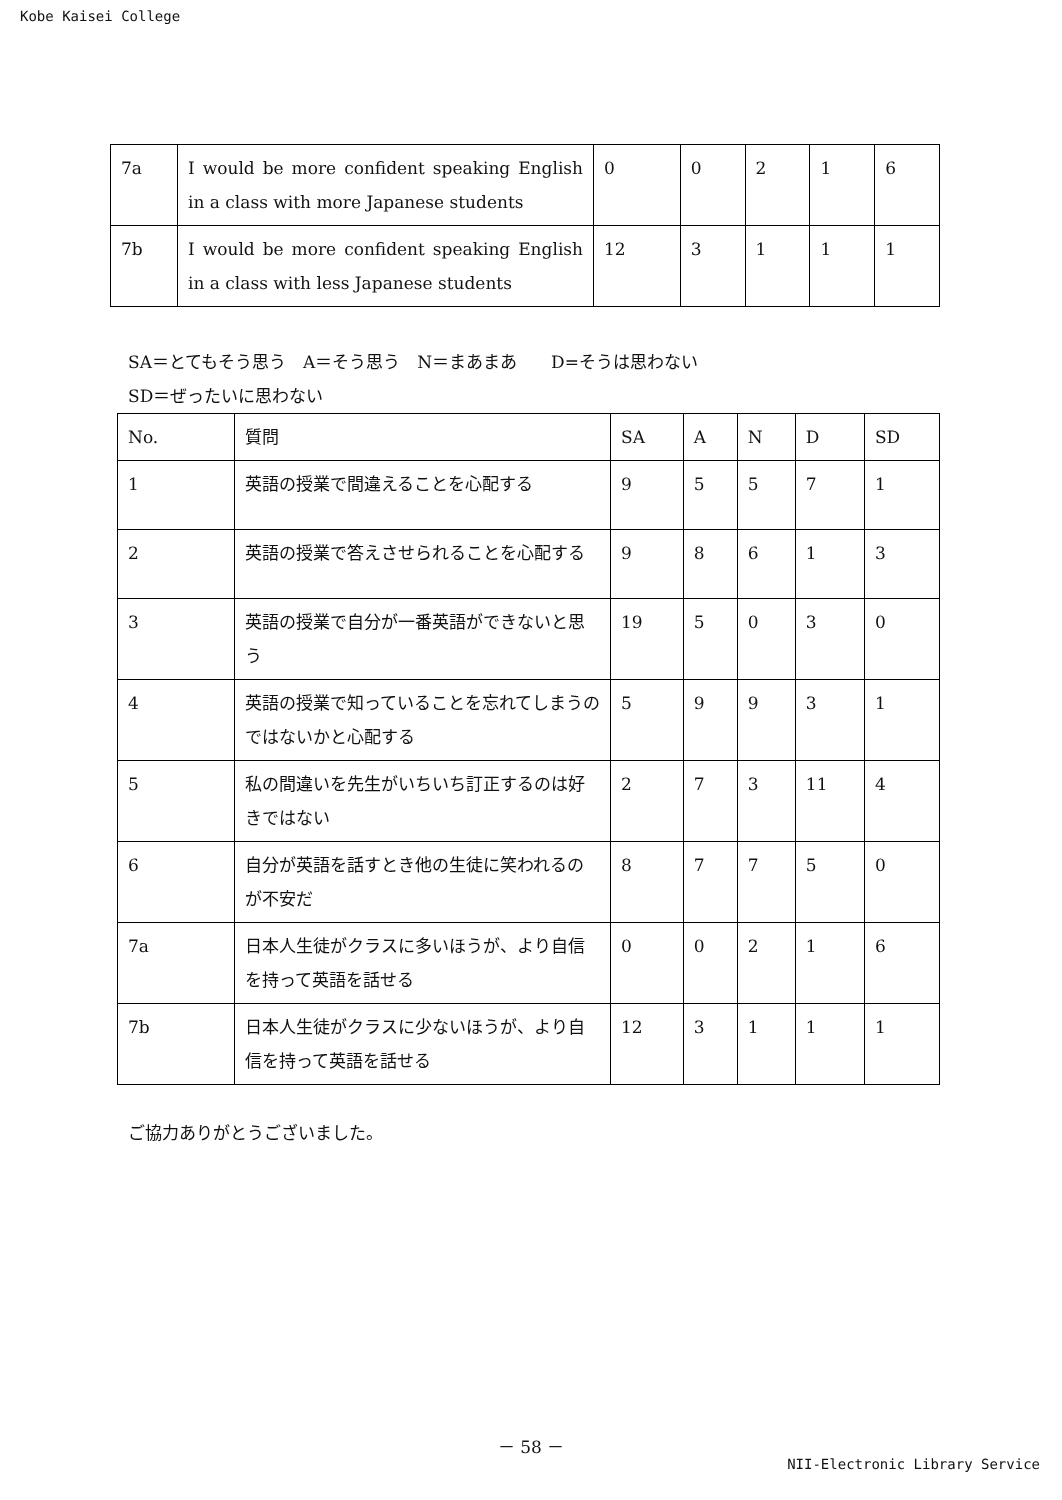Kobe Kaisei College
| 7a | I would be more confident speaking English in a class with more Japanese students | 0 | 0 | 2 | 1 | 6 |
| 7b | I would be more confident speaking English in a class with less Japanese students | 12 | 3 | 1 | 1 | 1 |
SA＝とてもそう思う　A＝そう思う　N＝まあまあ　　D=そうは思わない
SD＝ぜったいに思わない
| No. | 質問 | SA | A | N | D | SD |
| --- | --- | --- | --- | --- | --- | --- |
| 1 | 英語の授業で間違えることを心配する | 9 | 5 | 5 | 7 | 1 |
| 2 | 英語の授業で答えさせられることを心配する | 9 | 8 | 6 | 1 | 3 |
| 3 | 英語の授業で自分が一番英語ができないと思う | 19 | 5 | 0 | 3 | 0 |
| 4 | 英語の授業で知っていることを忘れてしまうのではないかと心配する | 5 | 9 | 9 | 3 | 1 |
| 5 | 私の間違いを先生がいちいち訂正するのは好きではない | 2 | 7 | 3 | 11 | 4 |
| 6 | 自分が英語を話すとき他の生徒に笑われるのが不安だ | 8 | 7 | 7 | 5 | 0 |
| 7a | 日本人生徒がクラスに多いほうが、より自信を持って英語を話せる | 0 | 0 | 2 | 1 | 6 |
| 7b | 日本人生徒がクラスに少ないほうが、より自信を持って英語を話せる | 12 | 3 | 1 | 1 | 1 |
ご協力ありがとうございました。
－ 58 －
NII-Electronic Library Service